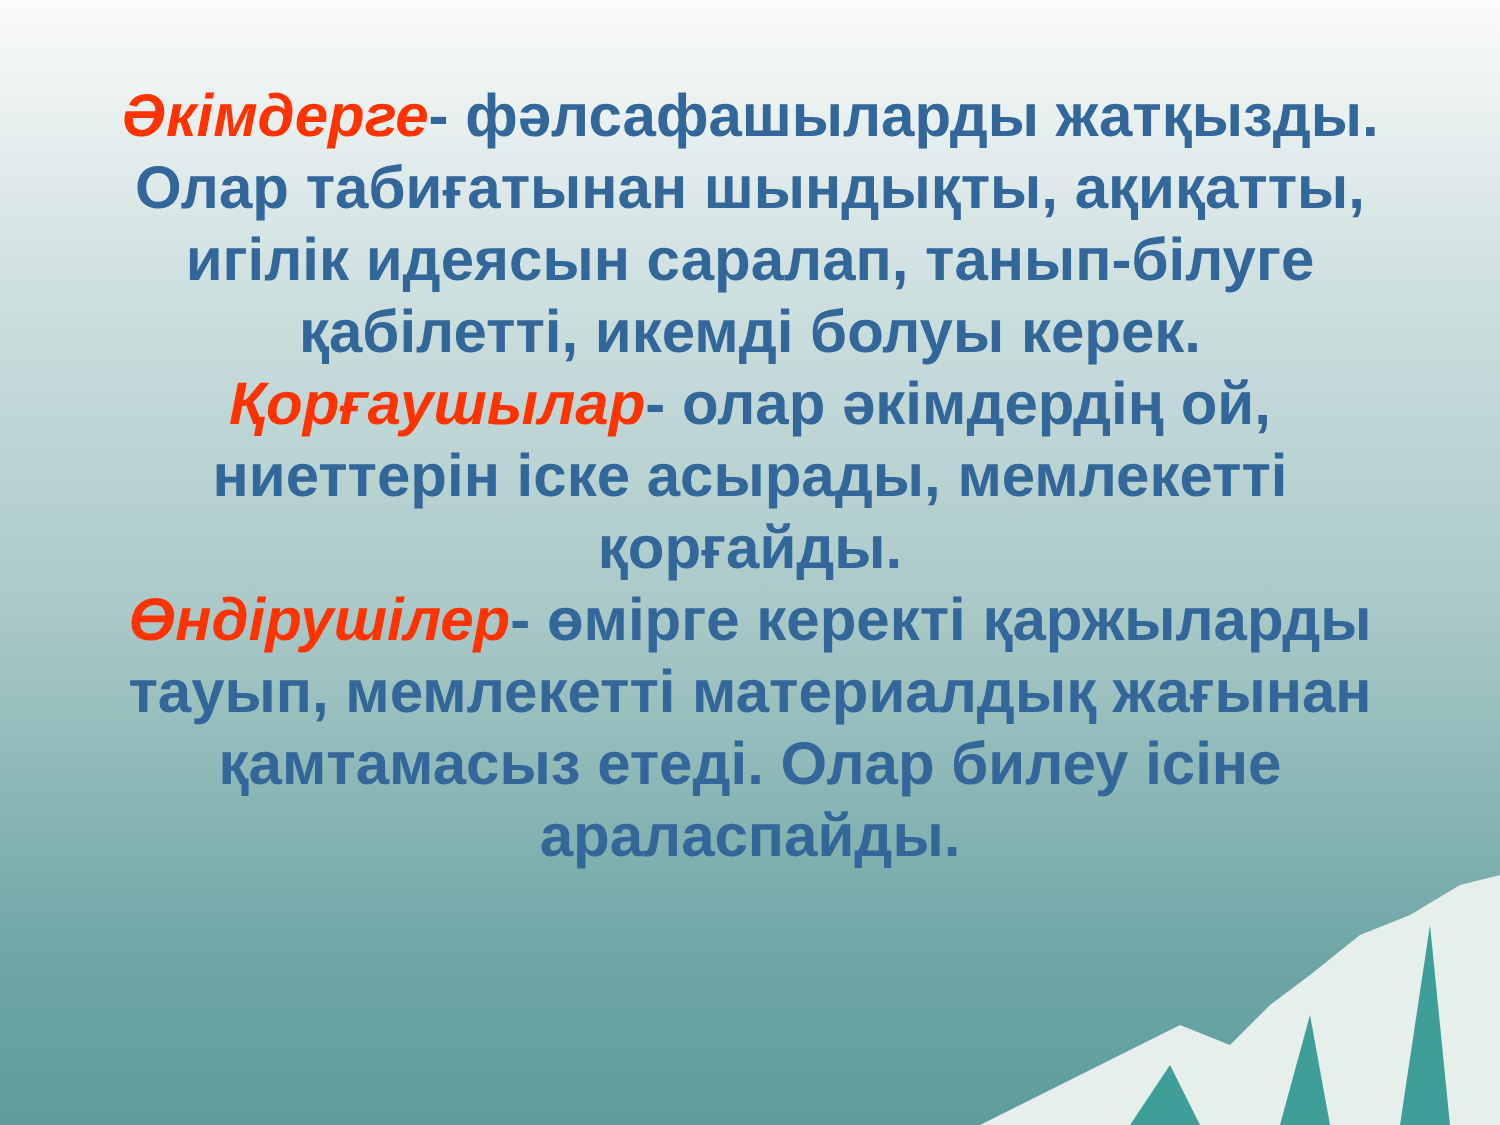Әкімдерге- фәлсафашыларды жатқызды. Олар табиғатынан шындықты, ақиқатты, игілік идеясын саралап, танып-білуге қабілетті, икемді болуы керек.
Қорғаушылар- олар әкімдердің ой, ниеттерін іске асырады, мемлекетті қорғайды.
Өндірушілер- өмірге керекті қаржыларды тауып, мемлекетті материалдық жағынан қамтамасыз етеді. Олар билеу ісіне араласпайды.